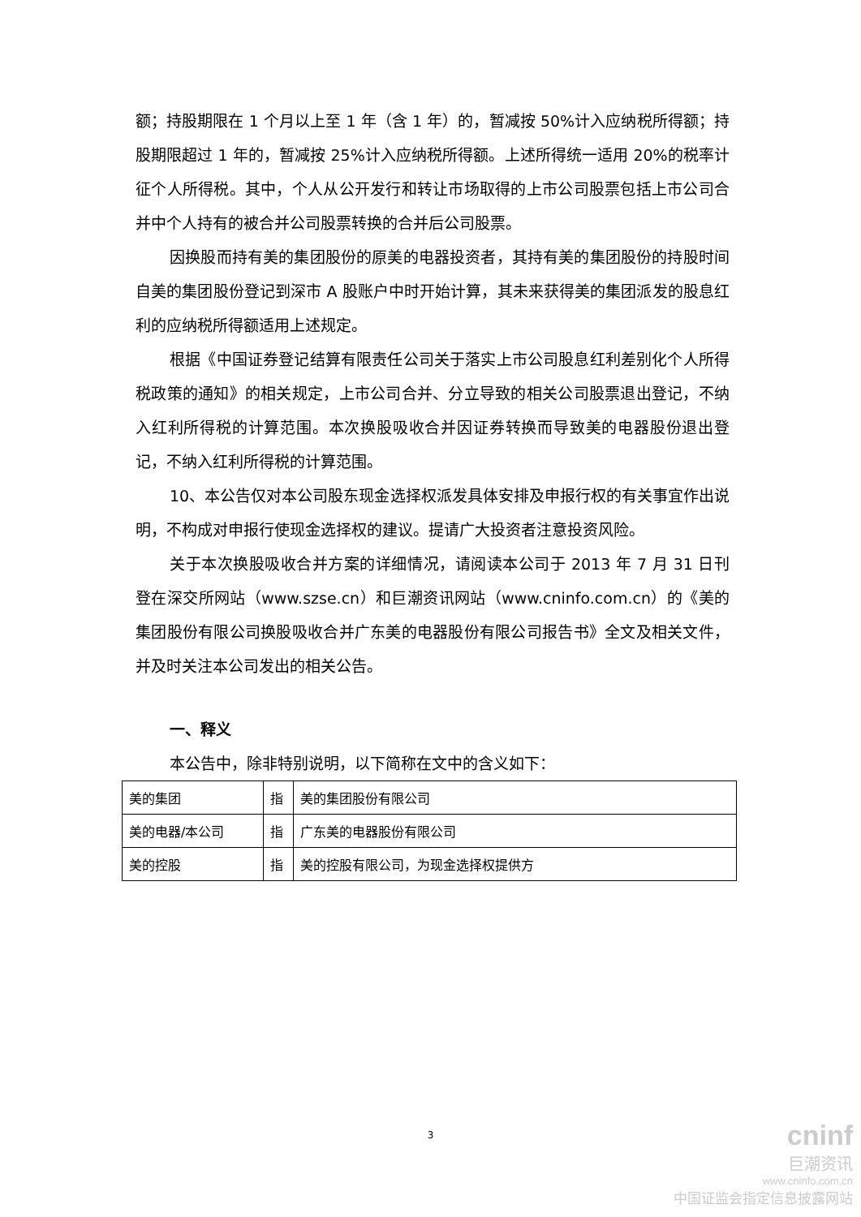额；持股期限在 1 个月以上至 1 年（含 1 年）的，暂减按 50%计入应纳税所得额；持股期限超过 1 年的，暂减按 25%计入应纳税所得额。上述所得统一适用 20%的税率计征个人所得税。其中，个人从公开发行和转让市场取得的上市公司股票包括上市公司合并中个人持有的被合并公司股票转换的合并后公司股票。
因换股而持有美的集团股份的原美的电器投资者，其持有美的集团股份的持股时间自美的集团股份登记到深市 A 股账户中时开始计算，其未来获得美的集团派发的股息红利的应纳税所得额适用上述规定。
根据《中国证券登记结算有限责任公司关于落实上市公司股息红利差别化个人所得税政策的通知》的相关规定，上市公司合并、分立导致的相关公司股票退出登记，不纳入红利所得税的计算范围。本次换股吸收合并因证券转换而导致美的电器股份退出登记，不纳入红利所得税的计算范围。
10、本公告仅对本公司股东现金选择权派发具体安排及申报行权的有关事宜作出说明，不构成对申报行使现金选择权的建议。提请广大投资者注意投资风险。
关于本次换股吸收合并方案的详细情况，请阅读本公司于 2013 年 7 月 31 日刊登在深交所网站（www.szse.cn）和巨潮资讯网站（www.cninfo.com.cn）的《美的集团股份有限公司换股吸收合并广东美的电器股份有限公司报告书》全文及相关文件，并及时关注本公司发出的相关公告。
一、释义
本公告中，除非特别说明，以下简称在文中的含义如下：
| 美的集团 | 指 | 美的集团股份有限公司 |
| 美的电器/本公司 | 指 | 广东美的电器股份有限公司 |
| 美的控股 | 指 | 美的控股有限公司，为现金选择权提供方 |
3
cninf
巨潮资讯
www.cninfo.com.cn
中国证监会指定信息披露网站